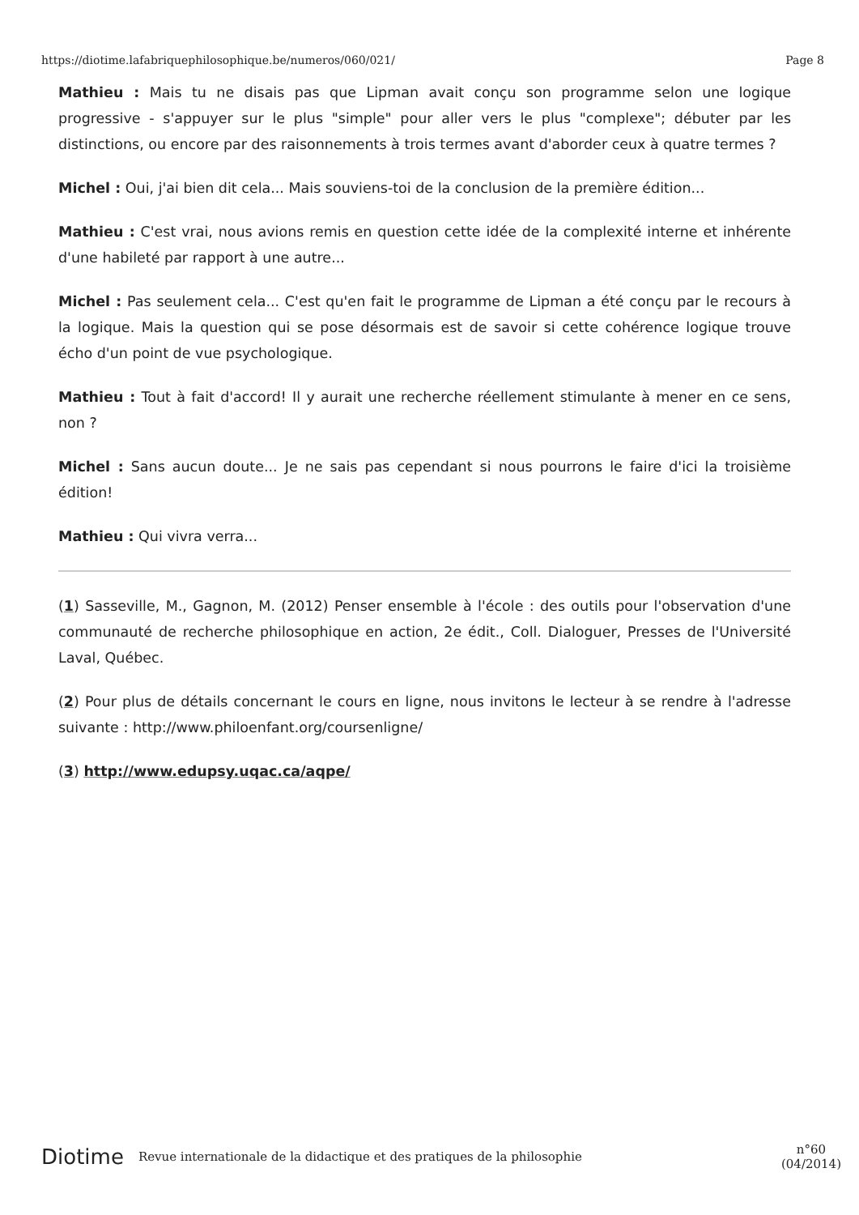https://diotime.lafabriquephilosophique.be/numeros/060/021/ Page 8
Mathieu : Mais tu ne disais pas que Lipman avait conçu son programme selon une logique progressive - s'appuyer sur le plus "simple" pour aller vers le plus "complexe"; débuter par les distinctions, ou encore par des raisonnements à trois termes avant d'aborder ceux à quatre termes ?
Michel : Oui, j'ai bien dit cela... Mais souviens-toi de la conclusion de la première édition...
Mathieu : C'est vrai, nous avions remis en question cette idée de la complexité interne et inhérente d'une habileté par rapport à une autre...
Michel : Pas seulement cela... C'est qu'en fait le programme de Lipman a été conçu par le recours à la logique. Mais la question qui se pose désormais est de savoir si cette cohérence logique trouve écho d'un point de vue psychologique.
Mathieu : Tout à fait d'accord! Il y aurait une recherche réellement stimulante à mener en ce sens, non ?
Michel : Sans aucun doute... Je ne sais pas cependant si nous pourrons le faire d'ici la troisième édition!
Mathieu : Qui vivra verra...
(1) Sasseville, M., Gagnon, M. (2012) Penser ensemble à l'école : des outils pour l'observation d'une communauté de recherche philosophique en action, 2e édit., Coll. Dialoguer, Presses de l'Université Laval, Québec.
(2) Pour plus de détails concernant le cours en ligne, nous invitons le lecteur à se rendre à l'adresse suivante : http://www.philoenfant.org/coursenligne/
(3) http://www.edupsy.uqac.ca/aqpe/
Diotime Revue internationale de la didactique et des pratiques de la philosophie n°60
(04/2014)